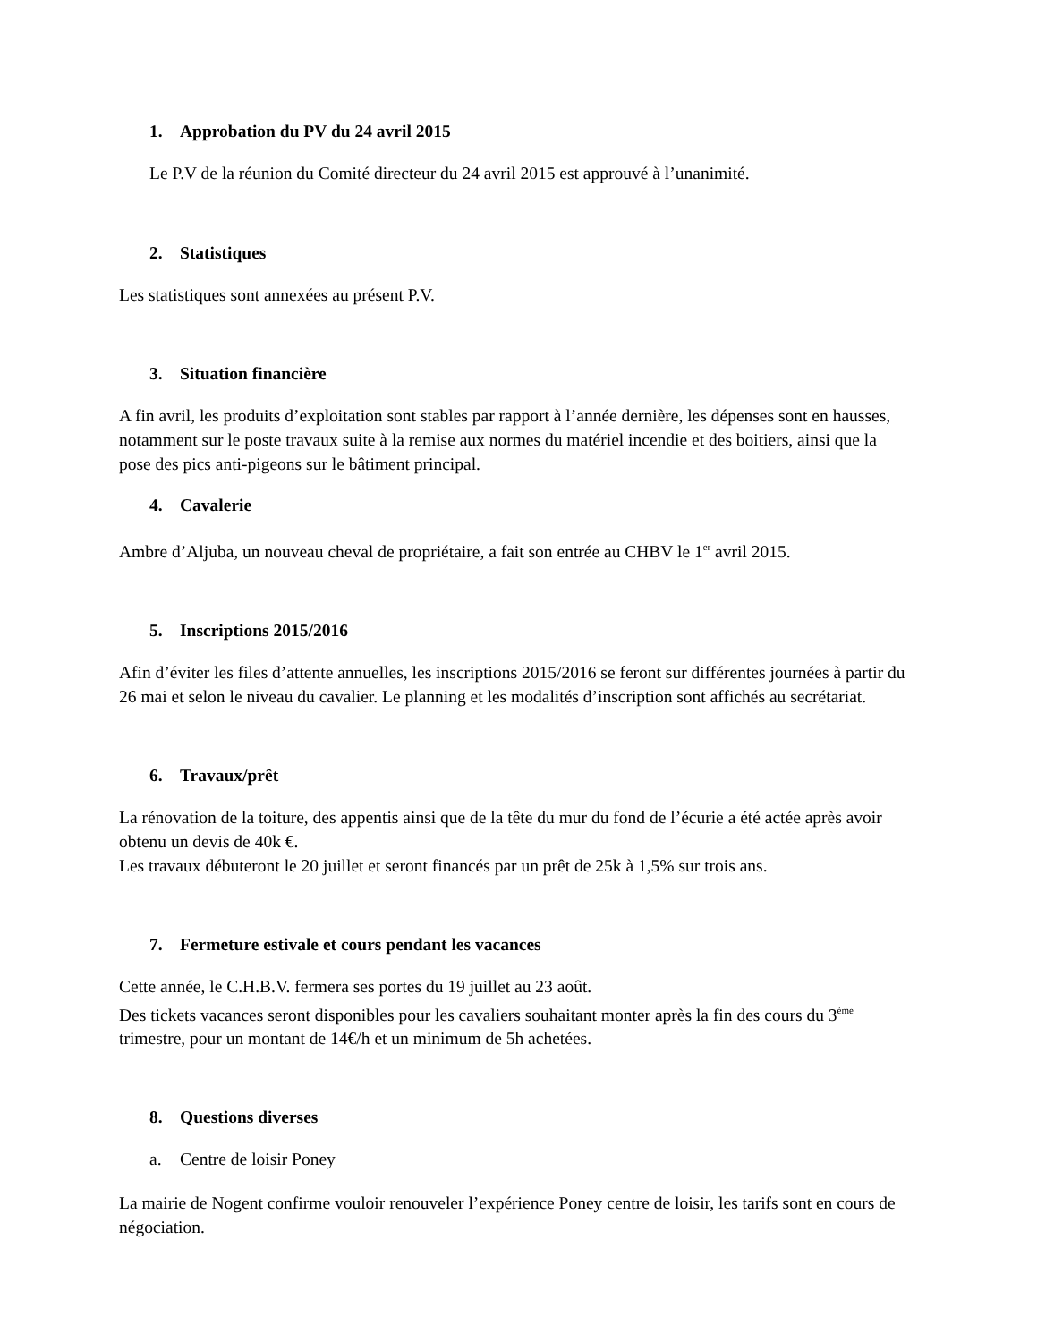1. Approbation du PV du 24 avril 2015
Le P.V de la réunion du Comité directeur du 24 avril 2015 est approuvé à l’unanimité.
2. Statistiques
Les statistiques sont annexées au présent P.V.
3. Situation financière
A fin avril, les produits d’exploitation sont stables par rapport à l’année dernière, les dépenses sont en hausses, notamment sur le poste travaux suite à la remise aux normes du matériel incendie et des boitiers, ainsi que la pose des pics anti-pigeons sur le bâtiment principal.
4. Cavalerie
Ambre d’Aljuba, un nouveau cheval de propriétaire, a fait son entrée au CHBV le 1<sup>er</sup> avril 2015.
5. Inscriptions 2015/2016
Afin d’éviter les files d’attente annuelles, les inscriptions 2015/2016 se feront sur différentes journées à partir du 26 mai et selon le niveau du cavalier. Le planning et les modalités d’inscription sont affichés au secrétariat.
6. Travaux/prêt
La rénovation de la toiture, des appentis ainsi que de la tête du mur du fond de l’écurie a été actée après avoir obtenu un devis de 40k €.
Les travaux débuteront le 20 juillet et seront financés par un prêt de 25k à 1,5% sur trois ans.
7. Fermeture estivale et cours pendant les vacances
Cette année, le C.H.B.V. fermera ses portes du 19 juillet au 23 août.
Des tickets vacances seront disponibles pour les cavaliers souhaitant monter après la fin des cours du 3<sup>ème</sup> trimestre, pour un montant de 14€/h et un minimum de 5h achetées.
8. Questions diverses
a. Centre de loisir Poney
La mairie de Nogent confirme vouloir renouveler l’expérience Poney centre de loisir, les tarifs sont en cours de négociation.